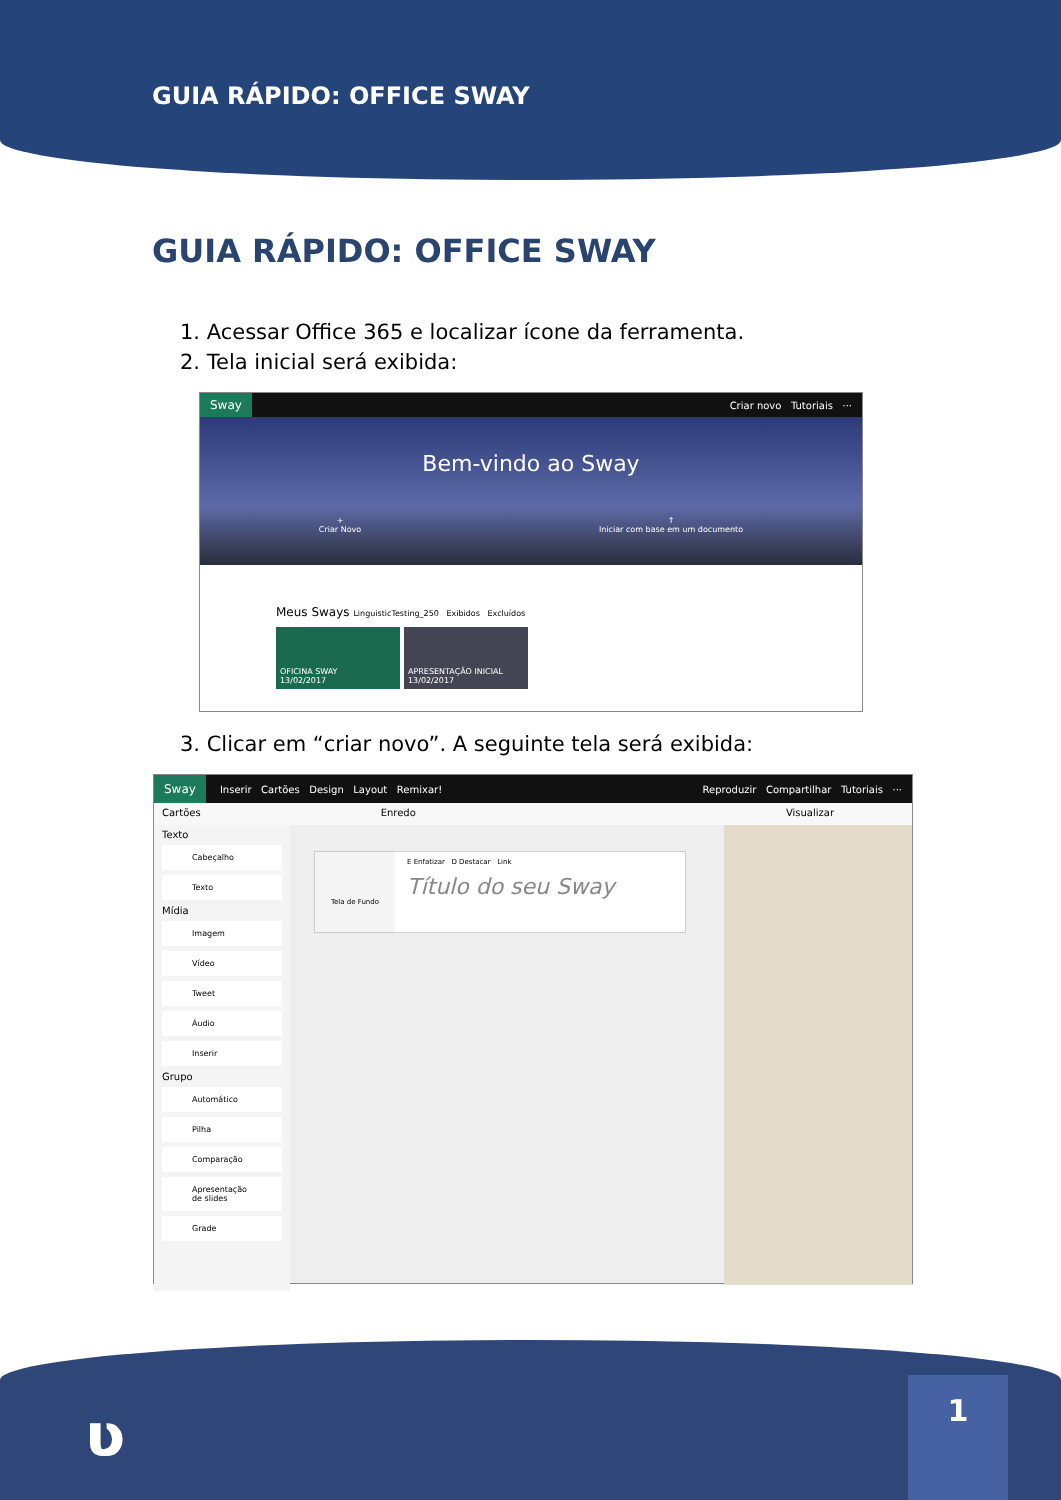GUIA RÁPIDO: OFFICE SWAY
GUIA RÁPIDO: OFFICE SWAY
1. Acessar Office 365 e localizar ícone da ferramenta.
2. Tela inicial será exibida:
Sway Criar novo Tutoriais ···
Bem-vindo ao Sway
+
Criar Novo ↑
Iniciar com base em um documento
Meus Sways LinguisticTesting_250 Exibidos Excluídos
OFICINA SWAY
13/02/2017
APRESENTAÇÃO INICIAL
13/02/2017
3. Clicar em “criar novo”. A seguinte tela será exibida:
Sway Inserir Cartões Design Layout Remixar! Reproduzir Compartilhar Tutoriais ···
Cartões Enredo Visualizar
Texto
Cabeçalho
Texto
Mídia
Imagem
Vídeo
Tweet
Áudio
Inserir
Grupo
Automático
Pilha
Comparação
Apresentação de slides
Grade
Tela de Fundo
E Enfatizar D Destacar Link
Título do seu Sway
ʋ 1